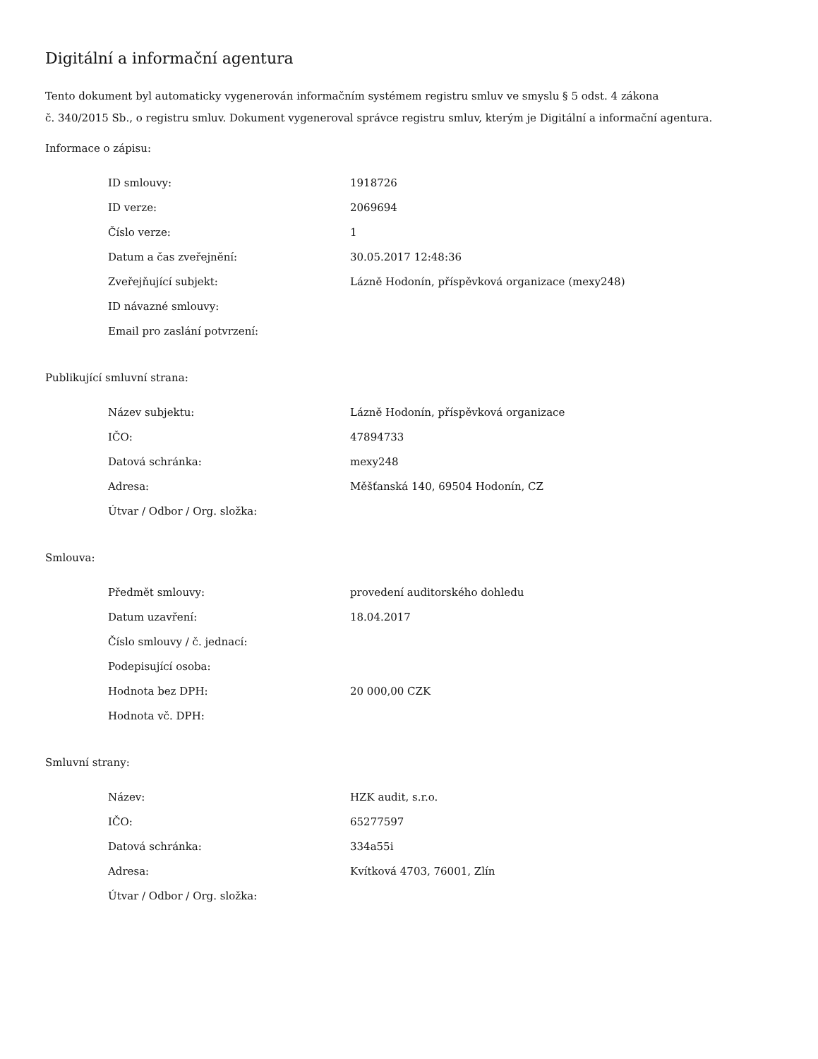Digitální a informační agentura
Tento dokument byl automaticky vygenerován informačním systémem registru smluv ve smyslu § 5 odst. 4 zákona
č. 340/2015 Sb., o registru smluv. Dokument vygeneroval správce registru smluv, kterým je Digitální a informační agentura.
Informace o zápisu:
| ID smlouvy: | 1918726 |
| ID verze: | 2069694 |
| Číslo verze: | 1 |
| Datum a čas zveřejnění: | 30.05.2017 12:48:36 |
| Zveřejňující subjekt: | Lázně Hodonín, příspěvková organizace (mexy248) |
| ID návazné smlouvy: | |
| Email pro zaslání potvrzení: | |
Publikující smluvní strana:
| Název subjektu: | Lázně Hodonín, příspěvková organizace |
| IČO: | 47894733 |
| Datová schránka: | mexy248 |
| Adresa: | Měšťanská 140, 69504 Hodonín, CZ |
| Útvar / Odbor / Org. složka: | |
Smlouva:
| Předmět smlouvy: | provedení auditorského dohledu |
| Datum uzavření: | 18.04.2017 |
| Číslo smlouvy / č. jednací: | |
| Podepisující osoba: | |
| Hodnota bez DPH: | 20 000,00 CZK |
| Hodnota vč. DPH: | |
Smluvní strany:
| Název: | HZK audit, s.r.o. |
| IČO: | 65277597 |
| Datová schránka: | 334a55i |
| Adresa: | Kvítková 4703, 76001, Zlín |
| Útvar / Odbor / Org. složka: | |